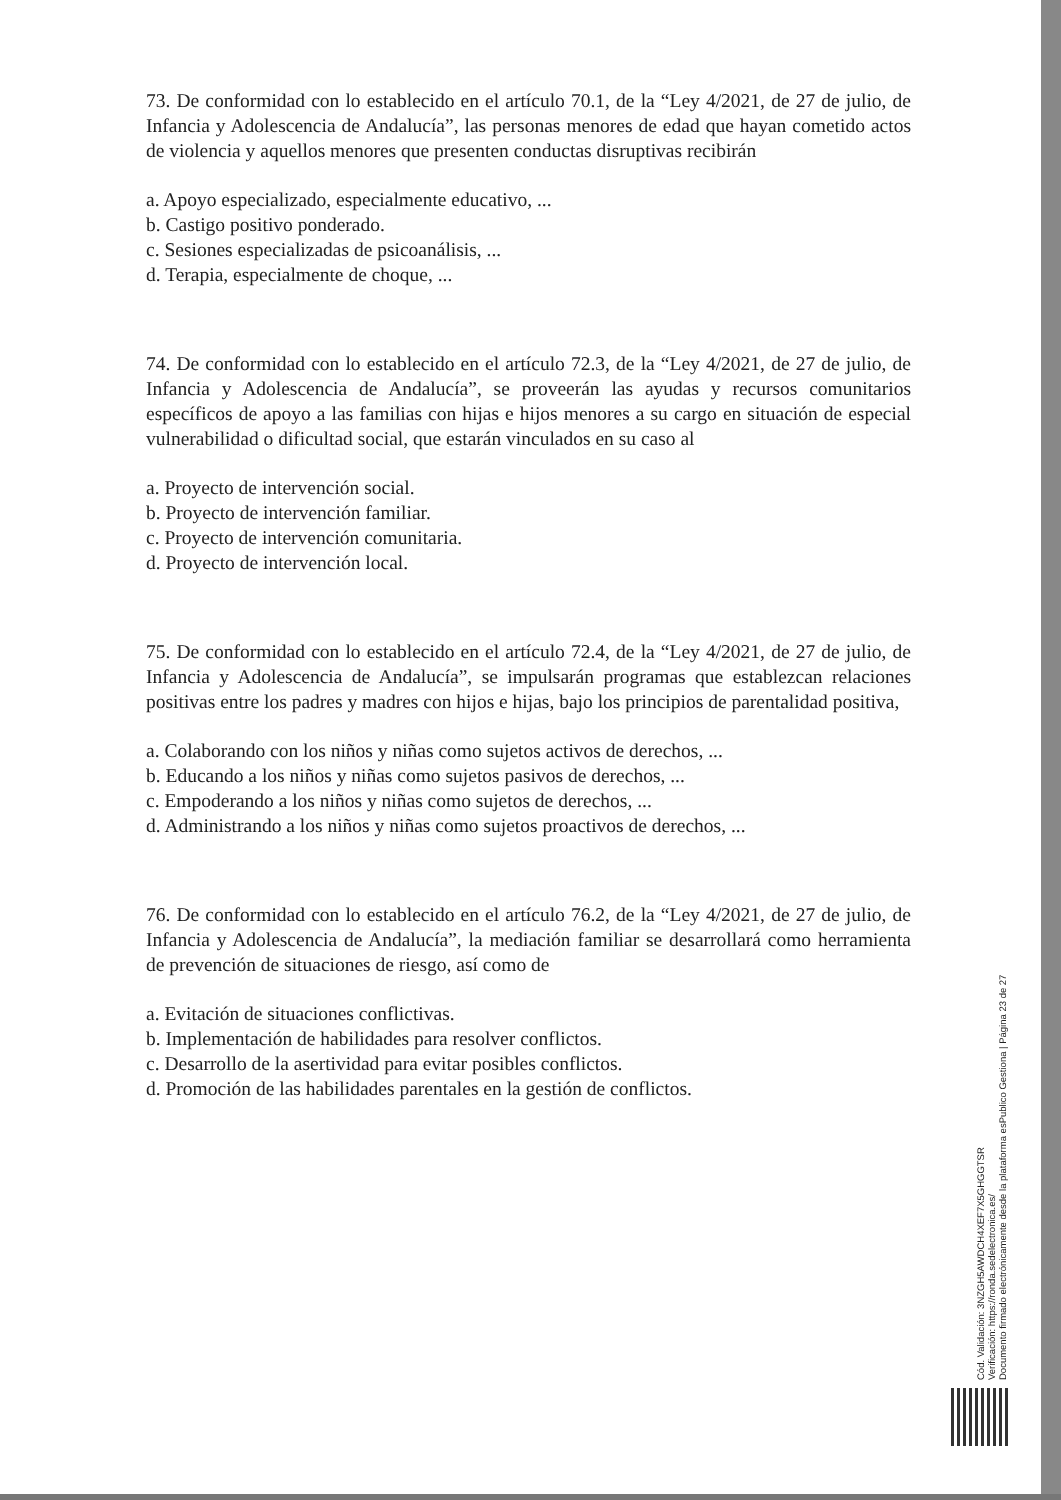73. De conformidad con lo establecido en el artículo 70.1, de la “Ley 4/2021, de 27 de julio, de Infancia y Adolescencia de Andalucía”, las personas menores de edad que hayan cometido actos de violencia y aquellos menores que presenten conductas disruptivas recibirán
a. Apoyo especializado, especialmente educativo, ...
b. Castigo positivo ponderado.
c. Sesiones especializadas de psicoanálisis, ...
d. Terapia, especialmente de choque, ...
74. De conformidad con lo establecido en el artículo 72.3, de la “Ley 4/2021, de 27 de julio, de Infancia y Adolescencia de Andalucía”, se proveerán las ayudas y recursos comunitarios específicos de apoyo a las familias con hijas e hijos menores a su cargo en situación de especial vulnerabilidad o dificultad social, que estarán vinculados en su caso al
a. Proyecto de intervención social.
b. Proyecto de intervención familiar.
c. Proyecto de intervención comunitaria.
d. Proyecto de intervención local.
75. De conformidad con lo establecido en el artículo 72.4, de la “Ley 4/2021, de 27 de julio, de Infancia y Adolescencia de Andalucía”, se impulsarán programas que establezcan relaciones positivas entre los padres y madres con hijos e hijas, bajo los principios de parentalidad positiva,
a. Colaborando con los niños y niñas como sujetos activos de derechos, ...
b. Educando a los niños y niñas como sujetos pasivos de derechos, ...
c. Empoderando a los niños y niñas como sujetos de derechos, ...
d. Administrando a los niños y niñas como sujetos proactivos de derechos, ...
76. De conformidad con lo establecido en el artículo 76.2, de la “Ley 4/2021, de 27 de julio, de Infancia y Adolescencia de Andalucía”, la mediación familiar se desarrollará como herramienta de prevención de situaciones de riesgo, así como de
a. Evitación de situaciones conflictivas.
b. Implementación de habilidades para resolver conflictos.
c. Desarrollo de la asertividad para evitar posibles conflictos.
d. Promoción de las habilidades parentales en la gestión de conflictos.
Cód. Validación: 3NZGH5AWDCH4XEF7X5GHGGTSR
Verificación: https://ronda.sedelectronica.es/
Documento firmado electrónicamente desde la plataforma esPublico Gestiona | Página 23 de 27